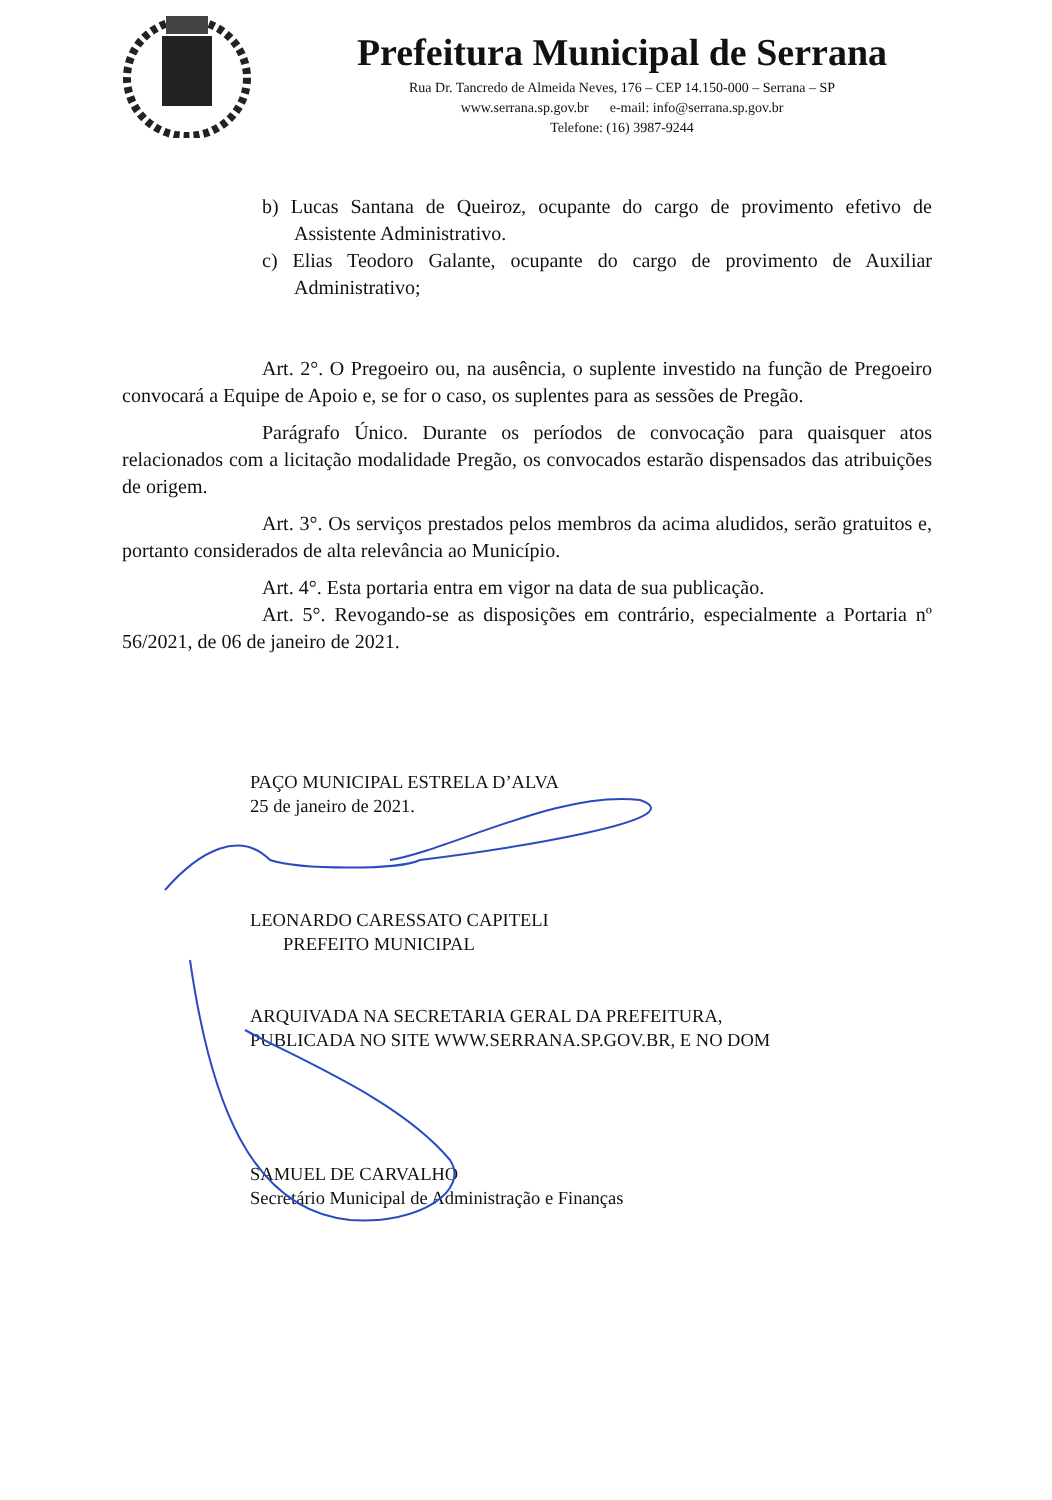Prefeitura Municipal de Serrana
Rua Dr. Tancredo de Almeida Neves, 176 – CEP 14.150-000 – Serrana – SP
www.serrana.sp.gov.br e-mail: info@serrana.sp.gov.br
Telefone: (16) 3987-9244
b) Lucas Santana de Queiroz, ocupante do cargo de provimento efetivo de Assistente Administrativo.
c) Elias Teodoro Galante, ocupante do cargo de provimento de Auxiliar Administrativo;
Art. 2°. O Pregoeiro ou, na ausência, o suplente investido na função de Pregoeiro convocará a Equipe de Apoio e, se for o caso, os suplentes para as sessões de Pregão.
Parágrafo Único. Durante os períodos de convocação para quaisquer atos relacionados com a licitação modalidade Pregão, os convocados estarão dispensados das atribuições de origem.
Art. 3°. Os serviços prestados pelos membros da acima aludidos, serão gratuitos e, portanto considerados de alta relevância ao Município.
Art. 4°. Esta portaria entra em vigor na data de sua publicação.
Art. 5°. Revogando-se as disposições em contrário, especialmente a Portaria nº 56/2021, de 06 de janeiro de 2021.
PAÇO MUNICIPAL ESTRELA D’ALVA
25 de janeiro de 2021.
LEONARDO CARESSATO CAPITELI
PREFEITO MUNICIPAL
ARQUIVADA NA SECRETARIA GERAL DA PREFEITURA,
PUBLICADA NO SITE WWW.SERRANA.SP.GOV.BR, E NO DOM
SAMUEL DE CARVALHO
Secretário Municipal de Administração e Finanças